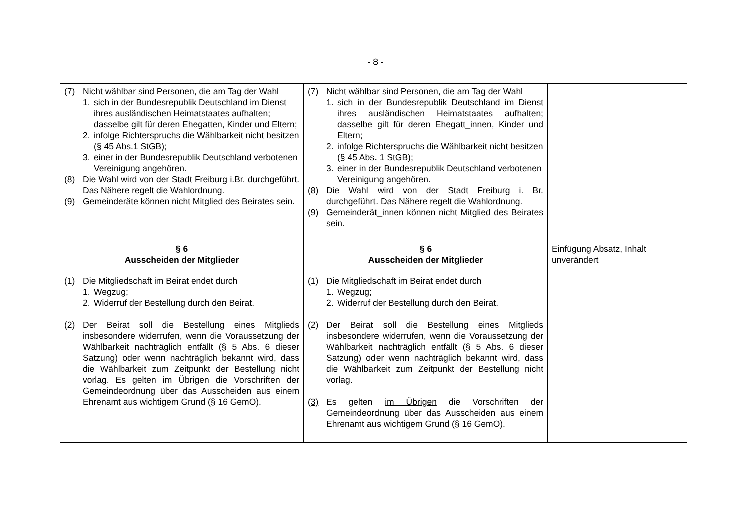- 8 -
| (7) Nicht wählbar sind Personen, die am Tag der Wahl 1. sich in der Bundesrepublik Deutschland im Dienst ihres ausländischen Heimatstaates aufhalten; dasselbe gilt für deren Ehegatten, Kinder und Eltern; 2. infolge Richterspruchs die Wählbarkeit nicht besitzen (§ 45 Abs.1 StGB); 3. einer in der Bundesrepublik Deutschland verbotenen Vereinigung angehören. (8) Die Wahl wird von der Stadt Freiburg i.Br. durchgeführt. Das Nähere regelt die Wahlordnung. (9) Gemeinderäte können nicht Mitglied des Beirates sein. | (7) Nicht wählbar sind Personen, die am Tag der Wahl 1. sich in der Bundesrepublik Deutschland im Dienst ihres ausländischen Heimatstaates aufhalten; dasselbe gilt für deren Ehegatt_innen , Kinder und Eltern; 2. infolge Richterspruchs die Wählbarkeit nicht besitzen (§ 45 Abs. 1 StGB); 3. einer in der Bundesrepublik Deutschland verbotenen Vereinigung angehören. (8) Die Wahl wird von der Stadt Freiburg i. Br. durchgeführt. Das Nähere regelt die Wahlordnung. (9) Gemeinderät_innen können nicht Mitglied des Beirates sein. | |
| § 6 Ausscheiden der Mitglieder (1) Die Mitgliedschaft im Beirat endet durch 1. Wegzug; 2. Widerruf der Bestellung durch den Beirat. (2) Der Beirat soll die Bestellung eines Mitglieds insbesondere widerrufen, wenn die Voraussetzung der Wählbarkeit nachträglich entfällt (§ 5 Abs. 6 dieser Satzung) oder wenn nachträglich bekannt wird, dass die Wählbarkeit zum Zeitpunkt der Bestellung nicht vorlag. Es gelten im Übrigen die Vorschriften der Gemeindeordnung über das Ausscheiden aus einem Ehrenamt aus wichtigem Grund (§ 16 GemO). | § 6 Ausscheiden der Mitglieder (1) Die Mitgliedschaft im Beirat endet durch 1. Wegzug; 2. Widerruf der Bestellung durch den Beirat. (2) Der Beirat soll die Bestellung eines Mitglieds insbesondere widerrufen, wenn die Voraussetzung der Wählbarkeit nachträglich entfällt (§ 5 Abs. 6 dieser Satzung) oder wenn nachträglich bekannt wird, dass die Wählbarkeit zum Zeitpunkt der Bestellung nicht vorlag. (3) Es gelten im Übrigen die Vorschriften der Gemeindeordnung über das Ausscheiden aus einem Ehrenamt aus wichtigem Grund (§ 16 GemO). | Einfügung Absatz, Inhalt unverändert |